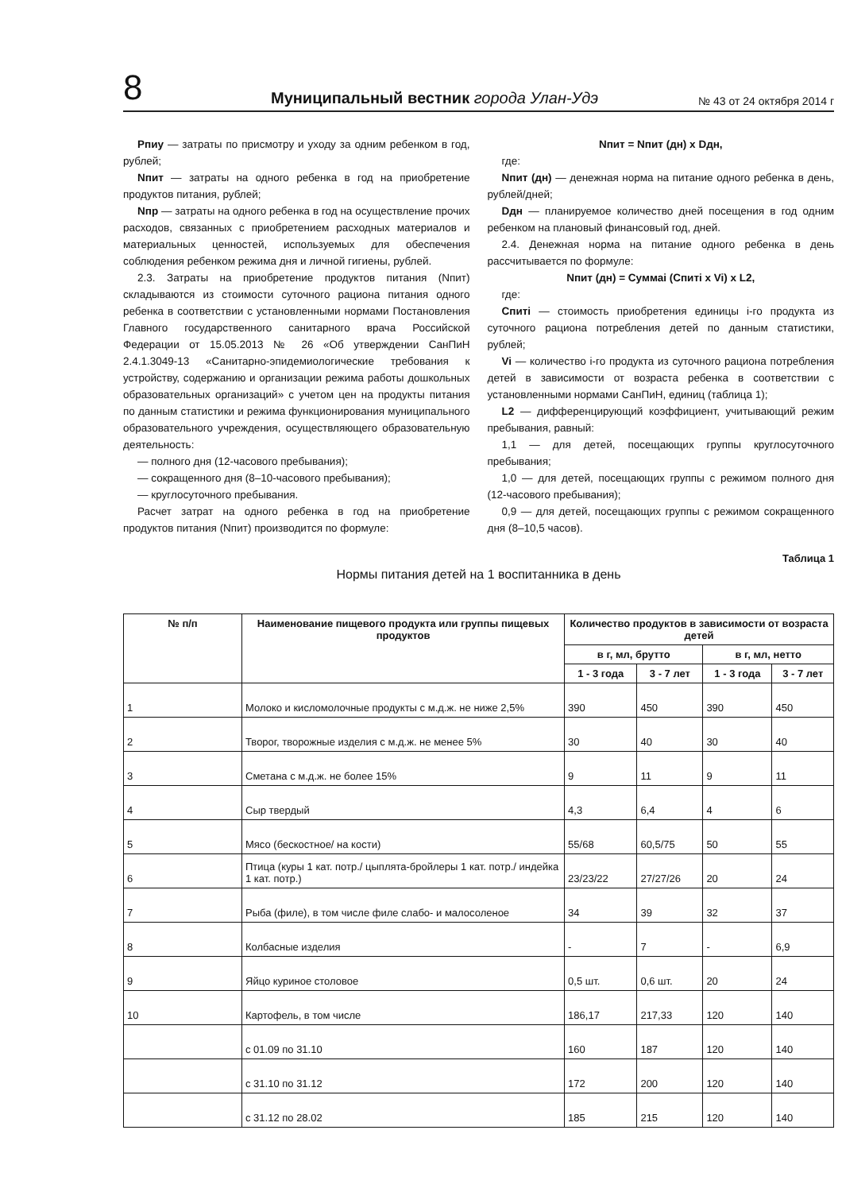8
Муниципальный вестник города Улан-Удэ
№ 43 от 24 октября 2014 г
Pпиу — затраты по присмотру и уходу за одним ребенком в год, рублей;
Nпит — затраты на одного ребенка в год на приобретение продуктов питания, рублей;
Nпр — затраты на одного ребенка в год на осуществление прочих расходов, связанных с приобретением расходных материалов и материальных ценностей, используемых для обеспечения соблюдения ребенком режима дня и личной гигиены, рублей.
2.3. Затраты на приобретение продуктов питания (Nпит) складываются из стоимости суточного рациона питания одного ребенка в соответствии с установленными нормами Постановления Главного государственного санитарного врача Российской Федерации от 15.05.2013 № 26 «Об утверждении СанПиН 2.4.1.3049-13 «Санитарно-эпидемиологические требования к устройству, содержанию и организации режима работы дошкольных образовательных организаций» с учетом цен на продукты питания по данным статистики и режима функционирования муниципального образовательного учреждения, осуществляющего образовательную деятельность:
— полного дня (12-часового пребывания);
— сокращенного дня (8–10-часового пребывания);
— круглосуточного пребывания.
Расчет затрат на одного ребенка в год на приобретение продуктов питания (Nпит) производится по формуле:
Nпит = Nпит (дн) x Dдн,
где:
Nпит (дн) — денежная норма на питание одного ребенка в день, рублей/дней;
Dдн — планируемое количество дней посещения в год одним ребенком на плановый финансовый год, дней.
2.4. Денежная норма на питание одного ребенка в день рассчитывается по формуле:
Nпит (дн) = Суммаi (Cпитi x Vi) x L2,
где:
Cпитi — стоимость приобретения единицы i-го продукта из суточного рациона потребления детей по данным статистики, рублей;
Vi — количество i-го продукта из суточного рациона потребления детей в зависимости от возраста ребенка в соответствии с установленными нормами СанПиН, единиц (таблица 1);
L2 — дифференцирующий коэффициент, учитывающий режим пребывания, равный:
1,1 — для детей, посещающих группы круглосуточного пребывания;
1,0 — для детей, посещающих группы с режимом полного дня (12-часового пребывания);
0,9 — для детей, посещающих группы с режимом сокращенного дня (8–10,5 часов).
Таблица 1
Нормы питания детей на 1 воспитанника в день
| № п/п | Наименование пищевого продукта или группы пищевых продуктов | Количество продуктов в зависимости от возраста детей | | | |
| --- | --- | --- | --- | --- | --- |
| | | в г, мл, брутто | | в г, мл, нетто | |
| | | 1 - 3 года | 3 - 7 лет | 1 - 3 года | 3 - 7 лет |
| 1 | Молоко и кисломолочные продукты с м.д.ж. не ниже 2,5% | 390 | 450 | 390 | 450 |
| 2 | Творог, творожные изделия с м.д.ж. не менее 5% | 30 | 40 | 30 | 40 |
| 3 | Сметана с м.д.ж. не более 15% | 9 | 11 | 9 | 11 |
| 4 | Сыр твердый | 4,3 | 6,4 | 4 | 6 |
| 5 | Мясо (бескостное/ на кости) | 55/68 | 60,5/75 | 50 | 55 |
| 6 | Птица (куры 1 кат. потр./ цыплята-бройлеры 1 кат. потр./ индейка 1 кат. потр.) | 23/23/22 | 27/27/26 | 20 | 24 |
| 7 | Рыба (филе), в том числе филе слабо- и малосоленое | 34 | 39 | 32 | 37 |
| 8 | Колбасные изделия | - | 7 | - | 6,9 |
| 9 | Яйцо куриное столовое | 0,5 шт. | 0,6 шт. | 20 | 24 |
| 10 | Картофель, в том числе | 186,17 | 217,33 | 120 | 140 |
| | с 01.09 по 31.10 | 160 | 187 | 120 | 140 |
| | с 31.10 по 31.12 | 172 | 200 | 120 | 140 |
| | с 31.12 по 28.02 | 185 | 215 | 120 | 140 |